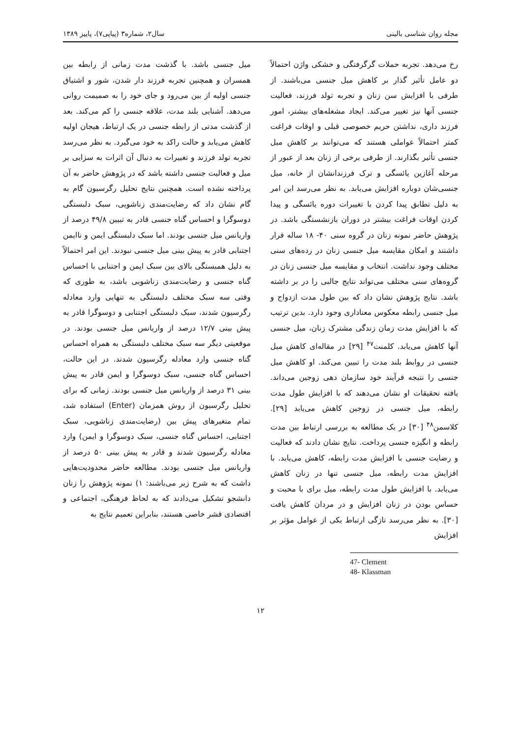مجله روان شناسی بالینی سال۲، شماره۳ (پیاپی۷)، پاییز ۱۳۸۹
رخ می‌دهد. تجربه حملات گرگرفتگی و خشکی واژن احتمالاً دو عامل تأثیر گذار بر کاهش میل جنسی می‌باشند. از طرفی با افزایش سن زنان و تجربه تولد فرزند، فعالیت جنسی آنها نیز تغییر می‌کند. ایجاد مشغله‌های بیشتر، امور فرزند داری، نداشتن حریم خصوصی قبلی و اوقات فراغت کمتر احتمالاً عواملی هستند که می‌توانند بر کاهش میل جنسی تأثیر بگذارند. از طرفی برخی از زنان بعد از عبور از مرحله آغازین یائسگی و ترک فرزندانشان از خانه، میل جنسی‌شان دوباره افزایش می‌یابد. به نظر می‌رسد این امر به دلیل تطابق پیدا کردن با تغییرات دوره یائسگی و پیدا کردن اوقات فراغت بیشتر در دوران بازنشستگی باشد. در پژوهش حاضر نمونه زنان در گروه سنی ۴۰- ۱۸ ساله قرار داشتند و امکان مقایسه میل جنسی زنان در رده‌های سنی مختلف وجود نداشت. انتخاب و مقایسه میل جنسی زنان در گروه‌های سنی مختلف می‌تواند نتایج جالبی را در بر داشته باشد. نتایج پژوهش نشان داد که بین طول مدت ازدواج و میل جنسی رابطه معکوس معناداری وجود دارد. بدین ترتیب که با افزایش مدت زمان زندگی مشترک زنان، میل جنسی آنها کاهش می‌یابد. کلمنت<sup>۴۷</sup> [۲۹] در مقاله‌ای کاهش میل جنسی در روابط بلند مدت را تبیین می‌کند. او کاهش میل جنسی را نتیجه فرآیند خود سازمان دهی زوجین می‌داند. یافته تحقیقات او نشان می‌دهند که با افزایش طول مدت رابطه، میل جنسی در زوجین کاهش می‌یابد [۲۹]. کلاسمن<sup>۴۸</sup> [۳۰] در یک مطالعه به بررسی ارتباط بین مدت رابطه و انگیزه جنسی پرداخت. نتایج نشان دادند که فعالیت و رضایت جنسی با افزایش مدت رابطه، کاهش می‌یابد. با افزایش مدت رابطه، میل جنسی تنها در زنان کاهش می‌یابد. با افزایش طول مدت رابطه، میل برای با محبت و حساس بودن در زنان افزایش و در مردان کاهش یافت [۳۰]. به نظر می‌رسد تازگی ارتباط یکی از عوامل مؤثر بر افزایش
47- Clement
48- Klassman
میل جنسی باشد. با گذشت مدت زمانی از رابطه بین همسران و همچنین تجربه فرزند دار شدن، شور و اشتیاق جنسی اولیه از بین می‌رود و جای خود را به صمیمت روانی می‌دهد. آشنایی بلند مدت، علاقه جنسی را کم می‌کند. بعد از گذشت مدتی از رابطه جنسی در یک ارتباط، هیجان اولیه کاهش می‌یابد و حالت راکد به خود می‌گیرد. به نظر می‌رسد تجربه تولد فرزند و تغییرات به دنبال آن اثرات به سزایی بر میل و فعالیت جنسی داشته باشد که در پژوهش حاضر به آن پرداخته نشده است. همچنین نتایج تحلیل رگرسیون گام به گام نشان داد که رضایت‌مندی زناشویی، سبک دلبستگی دوسوگرا و احساس گناه جنسی قادر به تبیین ۴۹/۸ درصد از واریانس میل جنسی بودند. اما سبک دلبستگی ایمن و ناایمن اجتنابی قادر به پیش بینی میل جنسی نبودند. این امر احتمالاً به دلیل همبستگی بالای بین سبک ایمن و اجتنابی با احساس گناه جنسی و رضایت‌مندی زناشویی باشد، به طوری که وقتی سه سبک مختلف دلبستگی به تنهایی وارد معادله رگرسیون شدند، سبک دلبستگی اجتنابی و دوسوگرا قادر به پیش بینی ۱۲/۷ درصد از واریانس میل جنسی بودند. در موقعیتی دیگر سه سبک مختلف دلبستگی به همراه احساس گناه جنسی وارد معادله رگرسیون شدند. در این حالت، احساس گناه جنسی، سبک دوسوگرا و ایمن قادر به پیش بینی ۳۱ درصد از واریانس میل جنسی بودند. زمانی که برای تحلیل رگرسیون از روش همزمان (Enter) استفاده شد، تمام متغیرهای پیش بین (رضایت‌مندی زناشویی، سبک اجتنابی، احساس گناه جنسی، سبک دوسوگرا و ایمن) وارد معادله رگرسیون شدند و قادر به پیش بینی ۵۰ درصد از واریانس میل جنسی بودند. مطالعه حاضر محدودیت‌هایی داشت که به شرح زیر می‌باشند: ۱) نمونه پژوهش را زنان دانشجو تشکیل می‌دادند که به لحاظ فرهنگی، اجتماعی و اقتصادی قشر خاصی هستند، بنابراین تعمیم نتایج به
۱۲